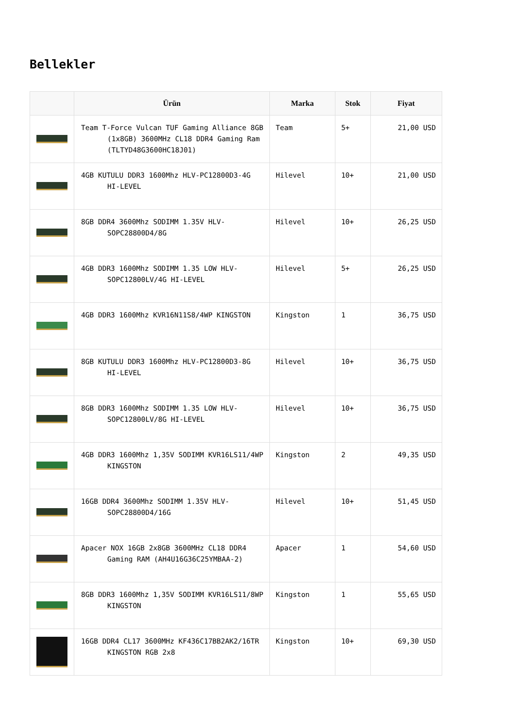Bellekler
| | Ürün | Marka | Stok | Fiyat |
| --- | --- | --- | --- | --- |
| | Team T-Force Vulcan TUF Gaming Alliance 8GB (1x8GB) 3600MHz CL18 DDR4 Gaming Ram (TLTYD48G3600HC18J01) | Team | 5+ | 21,00 USD |
| | 4GB KUTULU DDR3 1600Mhz HLV-PC12800D3-4G HI-LEVEL | Hilevel | 10+ | 21,00 USD |
| | 8GB DDR4 3600Mhz SODIMM 1.35V HLV-SOPC28800D4/8G | Hilevel | 10+ | 26,25 USD |
| | 4GB DDR3 1600Mhz SODIMM 1.35 LOW HLV-SOPC12800LV/4G HI-LEVEL | Hilevel | 5+ | 26,25 USD |
| | 4GB DDR3 1600Mhz KVR16N11S8/4WP KINGSTON | Kingston | 1 | 36,75 USD |
| | 8GB KUTULU DDR3 1600Mhz HLV-PC12800D3-8G HI-LEVEL | Hilevel | 10+ | 36,75 USD |
| | 8GB DDR3 1600Mhz SODIMM 1.35 LOW HLV-SOPC12800LV/8G HI-LEVEL | Hilevel | 10+ | 36,75 USD |
| | 4GB DDR3 1600Mhz 1,35V SODIMM KVR16LS11/4WP KINGSTON | Kingston | 2 | 49,35 USD |
| | 16GB DDR4 3600Mhz SODIMM 1.35V HLV-SOPC28800D4/16G | Hilevel | 10+ | 51,45 USD |
| | Apacer NOX 16GB 2x8GB 3600MHz CL18 DDR4 Gaming RAM (AH4U16G36C25YMBAA-2) | Apacer | 1 | 54,60 USD |
| | 8GB DDR3 1600Mhz 1,35V SODIMM KVR16LS11/8WP KINGSTON | Kingston | 1 | 55,65 USD |
| | 16GB DDR4 CL17 3600MHz KF436C17BB2AK2/16TR KINGSTON RGB 2x8 | Kingston | 10+ | 69,30 USD |